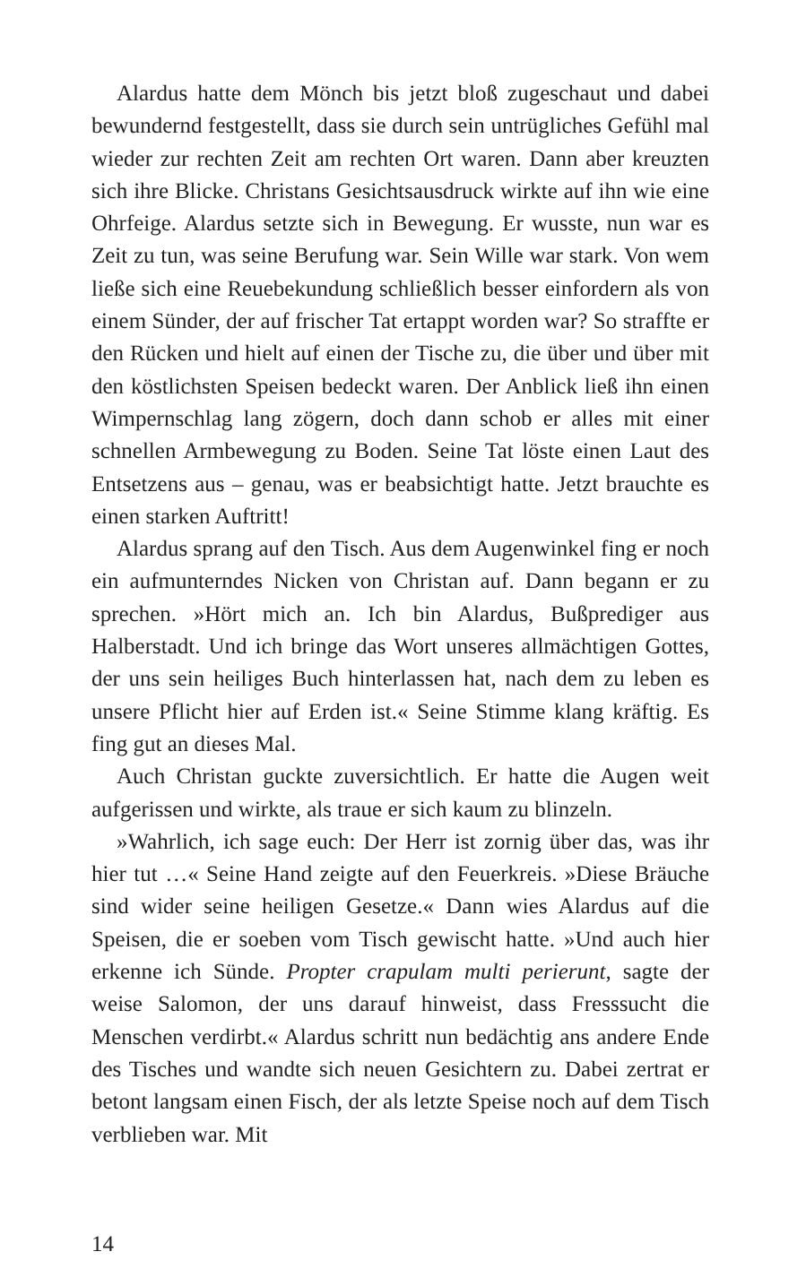Alardus hatte dem Mönch bis jetzt bloß zugeschaut und dabei bewundernd festgestellt, dass sie durch sein untrügliches Gefühl mal wieder zur rechten Zeit am rechten Ort waren. Dann aber kreuzten sich ihre Blicke. Christans Gesichtsausdruck wirkte auf ihn wie eine Ohrfeige. Alardus setzte sich in Bewegung. Er wusste, nun war es Zeit zu tun, was seine Berufung war. Sein Wille war stark. Von wem ließe sich eine Reuebekundung schließlich besser einfordern als von einem Sünder, der auf frischer Tat ertappt worden war? So straffte er den Rücken und hielt auf einen der Tische zu, die über und über mit den köstlichsten Speisen bedeckt waren. Der Anblick ließ ihn einen Wimpernschlag lang zögern, doch dann schob er alles mit einer schnellen Armbewegung zu Boden. Seine Tat löste einen Laut des Entsetzens aus – genau, was er beabsichtigt hatte. Jetzt brauchte es einen starken Auftritt!
Alardus sprang auf den Tisch. Aus dem Augenwinkel fing er noch ein aufmunterndes Nicken von Christan auf. Dann begann er zu sprechen. »Hört mich an. Ich bin Alardus, Bußprediger aus Halberstadt. Und ich bringe das Wort unseres allmächtigen Gottes, der uns sein heiliges Buch hinterlassen hat, nach dem zu leben es unsere Pflicht hier auf Erden ist.« Seine Stimme klang kräftig. Es fing gut an dieses Mal.
Auch Christan guckte zuversichtlich. Er hatte die Augen weit aufgerissen und wirkte, als traue er sich kaum zu blinzeln.
»Wahrlich, ich sage euch: Der Herr ist zornig über das, was ihr hier tut …« Seine Hand zeigte auf den Feuerkreis. »Diese Bräuche sind wider seine heiligen Gesetze.« Dann wies Alardus auf die Speisen, die er soeben vom Tisch gewischt hatte. »Und auch hier erkenne ich Sünde. Propter crapulam multi perierunt, sagte der weise Salomon, der uns darauf hinweist, dass Fresssucht die Menschen verdirbt.« Alardus schritt nun bedächtig ans andere Ende des Tisches und wandte sich neuen Gesichtern zu. Dabei zertrat er betont langsam einen Fisch, der als letzte Speise noch auf dem Tisch verblieben war. Mit
14